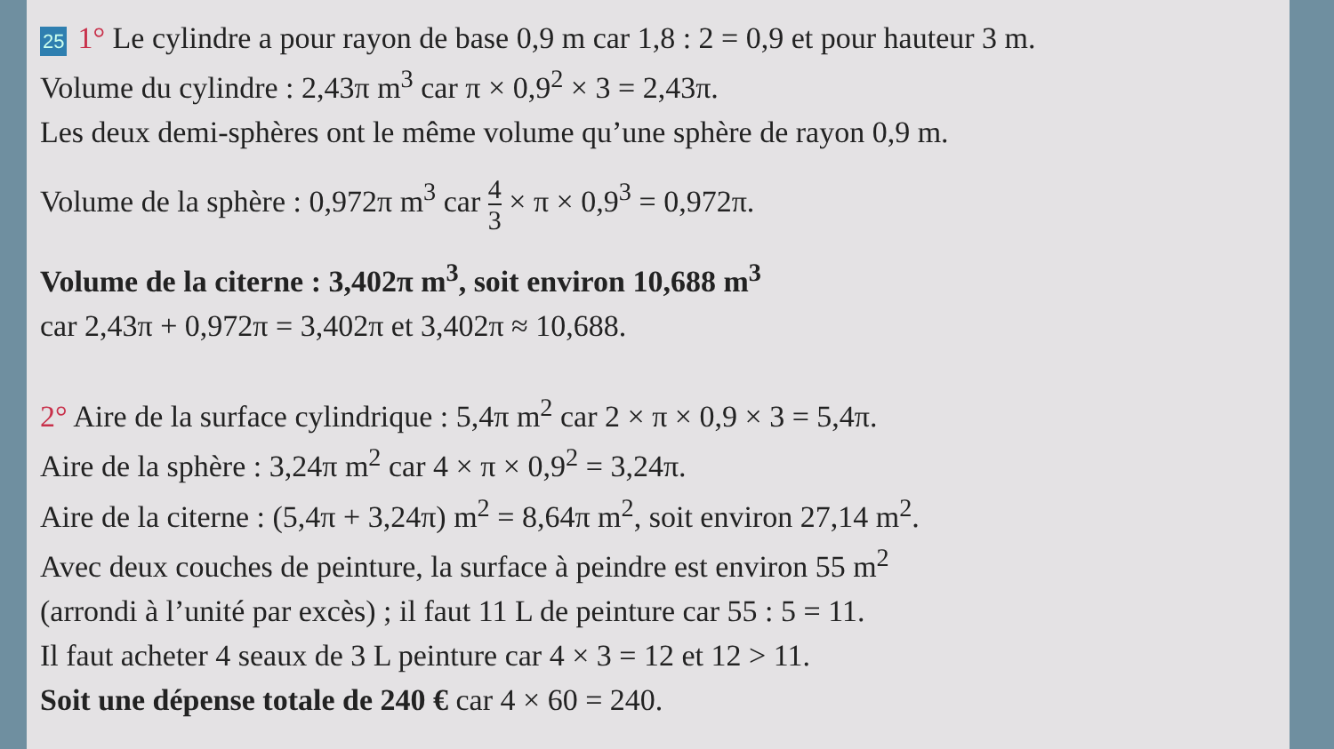25 1° Le cylindre a pour rayon de base 0,9 m car 1,8 : 2 = 0,9 et pour hauteur 3 m.
Volume du cylindre : 2,43π m<sup>3</sup> car π × 0,9<sup>2</sup> × 3 = 2,43π.
Les deux demi-sphères ont le même volume qu’une sphère de rayon 0,9 m.
Volume de la sphère : 0,972π m<sup>3</sup> car 4 3 × π × 0,9<sup>3</sup> = 0,972π.
Volume de la citerne : 3,402π m<sup>3</sup>, soit environ 10,688 m<sup>3</sup>
car 2,43π + 0,972π = 3,402π et 3,402π ≈ 10,688.
2° Aire de la surface cylindrique : 5,4π m<sup>2</sup> car 2 × π × 0,9 × 3 = 5,4π.
Aire de la sphère : 3,24π m<sup>2</sup> car 4 × π × 0,9<sup>2</sup> = 3,24π.
Aire de la citerne : (5,4π + 3,24π) m<sup>2</sup> = 8,64π m<sup>2</sup>, soit environ 27,14 m<sup>2</sup>.
Avec deux couches de peinture, la surface à peindre est environ 55 m<sup>2</sup>
(arrondi à l’unité par excès) ; il faut 11 L de peinture car 55 : 5 = 11.
Il faut acheter 4 seaux de 3 L peinture car 4 × 3 = 12 et 12 > 11.
Soit une dépense totale de 240 € car 4 × 60 = 240.